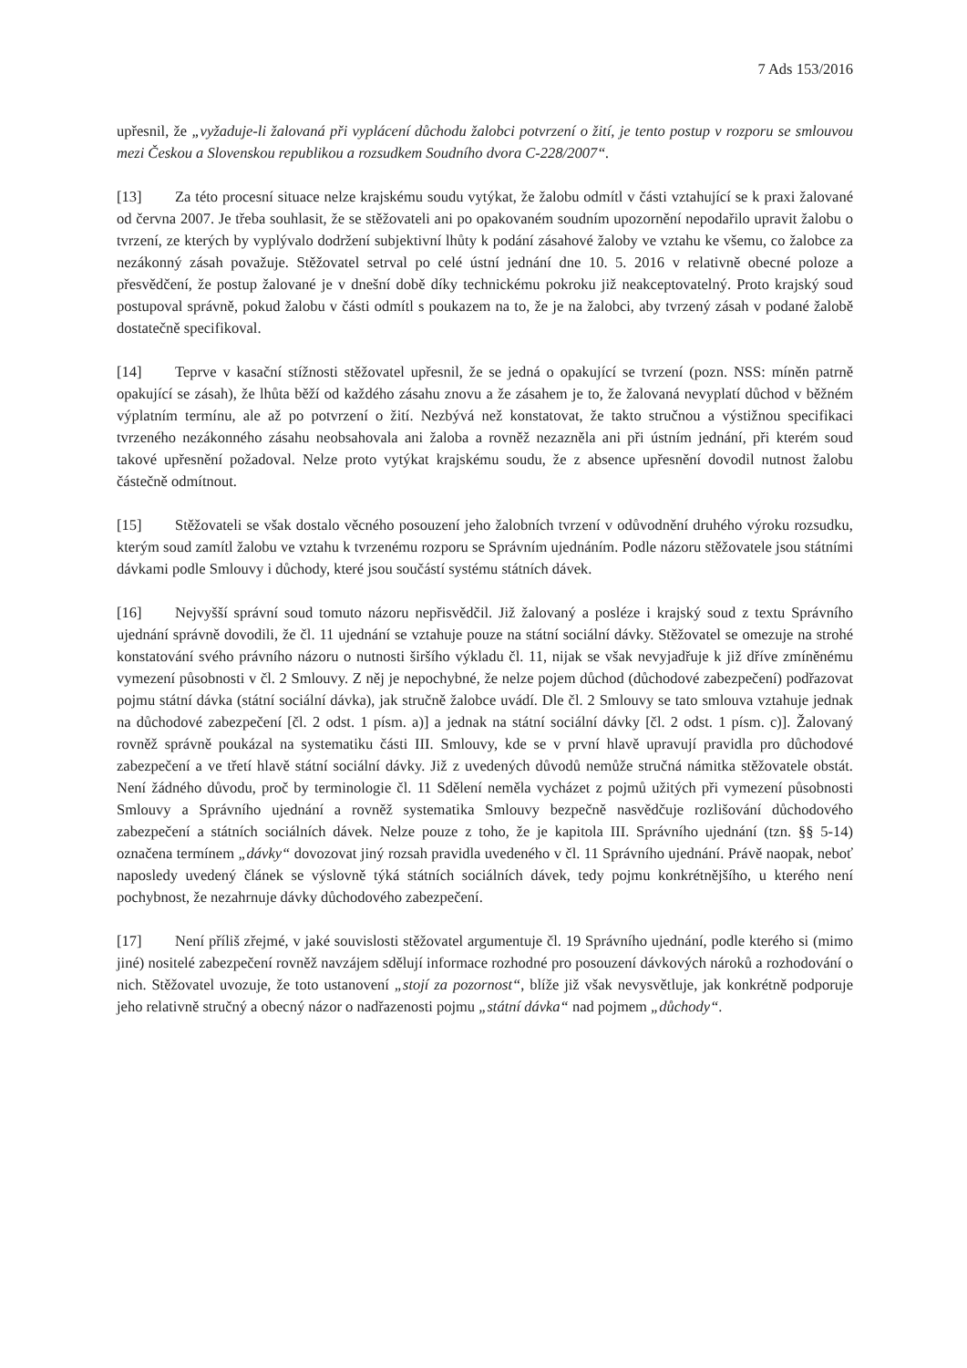7 Ads 153/2016
upřesnil, že „vyžaduje-li žalovaná při vyplácení důchodu žalobci potvrzení o žití, je tento postup v rozporu se smlouvou mezi Českou a Slovenskou republikou a rozsudkem Soudního dvora C-228/2007“.
[13] Za této procesní situace nelze krajskému soudu vytýkat, že žalobu odmítl v části vztahující se k praxi žalované od června 2007. Je třeba souhlasit, že se stěžovateli ani po opakovaném soudním upozornění nepodařilo upravit žalobu o tvrzení, ze kterých by vyplývalo dodržení subjektivní lhůty k podání zásahové žaloby ve vztahu ke všemu, co žalobce za nezákonný zásah považuje. Stěžovatel setrval po celé ústní jednání dne 10. 5. 2016 v relativně obecné poloze a přesvědčení, že postup žalované je v dnešní době díky technickému pokroku již neakceptovatelný. Proto krajský soud postupoval správně, pokud žalobu v části odmítl s poukazem na to, že je na žalobci, aby tvrzený zásah v podané žalobě dostatečně specifikoval.
[14] Teprve v kasační stížnosti stěžovatel upřesnil, že se jedná o opakující se tvrzení (pozn. NSS: míněn patrně opakující se zásah), že lhůta běží od každého zásahu znovu a že zásahem je to, že žalovaná nevyplatí důchod v běžném výplatním termínu, ale až po potvrzení o žití. Nezbývá než konstatovat, že takto stručnou a výstižnou specifikaci tvrzeného nezákonného zásahu neobsahovala ani žaloba a rovněž nezazněla ani při ústním jednání, při kterém soud takové upřesnění požadoval. Nelze proto vytýkat krajskému soudu, že z absence upřesnění dovodil nutnost žalobu částečně odmítnout.
[15] Stěžovateli se však dostalo věcného posouzení jeho žalobních tvrzení v odůvodnění druhého výroku rozsudku, kterým soud zamítl žalobu ve vztahu k tvrzenému rozporu se Správním ujednáním. Podle názoru stěžovatele jsou státními dávkami podle Smlouvy i důchody, které jsou součástí systému státních dávek.
[16] Nejvyšší správní soud tomuto názoru nepřisvědčil. Již žalovaný a posléze i krajský soud z textu Správního ujednání správně dovodili, že čl. 11 ujednání se vztahuje pouze na státní sociální dávky. Stěžovatel se omezuje na strohé konstatování svého právního názoru o nutnosti širšího výkladu čl. 11, nijak se však nevyjadřuje k již dříve zmíněnému vymezení působnosti v čl. 2 Smlouvy. Z něj je nepochybné, že nelze pojem důchod (důchodové zabezpečení) podřazovat pojmu státní dávka (státní sociální dávka), jak stručně žalobce uvádí. Dle čl. 2 Smlouvy se tato smlouva vztahuje jednak na důchodové zabezpečení [čl. 2 odst. 1 písm. a)] a jednak na státní sociální dávky [čl. 2 odst. 1 písm. c)]. Žalovaný rovněž správně poukázal na systematiku části III. Smlouvy, kde se v první hlavě upravují pravidla pro důchodové zabezpečení a ve třetí hlavě státní sociální dávky. Již z uvedených důvodů nemůže stručná námitka stěžovatele obstát. Není žádného důvodu, proč by terminologie čl. 11 Sdělení neměla vycházet z pojmů užitých při vymezení působnosti Smlouvy a Správního ujednání a rovněž systematika Smlouvy bezpečně nasvědčuje rozlišování důchodového zabezpečení a státních sociálních dávek. Nelze pouze z toho, že je kapitola III. Správního ujednání (tzn. §§ 5-14) označena termínem „dávky“ dovozovat jiný rozsah pravidla uvedeného v čl. 11 Správního ujednání. Právě naopak, neboť naposledy uvedený článek se výslovně týká státních sociálních dávek, tedy pojmu konkrétnějšího, u kterého není pochybnost, že nezahrnuje dávky důchodového zabezpečení.
[17] Není příliš zřejmé, v jaké souvislosti stěžovatel argumentuje čl. 19 Správního ujednání, podle kterého si (mimo jiné) nositelé zabezpečení rovněž navzájem sdělují informace rozhodné pro posouzení dávkových nároků a rozhodování o nich. Stěžovatel uvozuje, že toto ustanovení „stojí za pozornost“, blíže již však nevysvětluje, jak konkrétně podporuje jeho relativně stručný a obecný názor o nadřazenosti pojmu „státní dávka“ nad pojmem „důchody“.